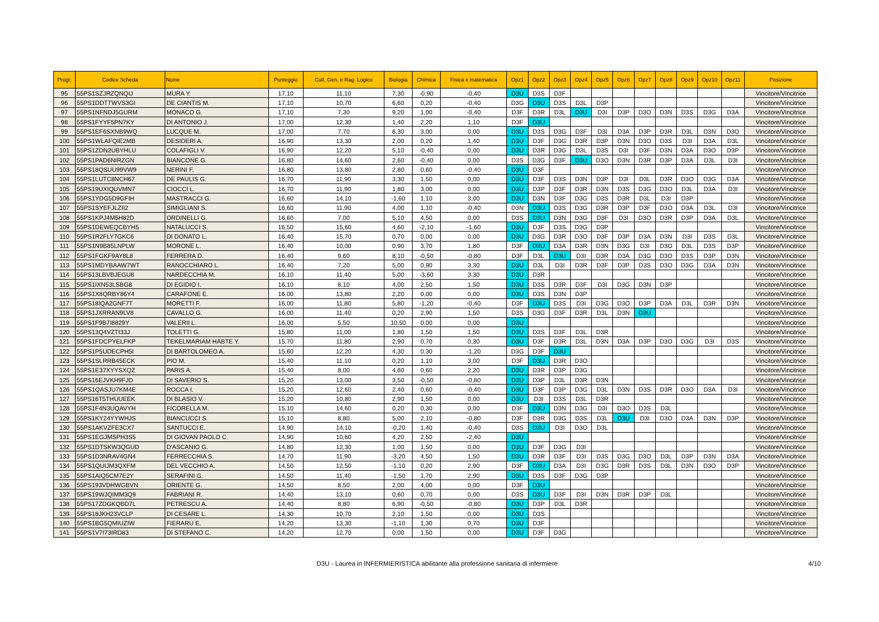| Progr. | Codice Scheda | Nome | Punteggio | Cult. Gen. e Rag. Logico | Biologia | Chimica | Fisica e matematica | Opz1 | Opz2 | Opz3 | Opz4 | Opz5 | Opz6 | Opz7 | Opz8 | Opz9 | Opz10 | Opz11 | Posizione |
| --- | --- | --- | --- | --- | --- | --- | --- | --- | --- | --- | --- | --- | --- | --- | --- | --- | --- | --- | --- |
| 95 | 55PS1SZJRZQNQIJ | MURA Y. | 17,10 | 11,10 | 7,30 | -0,90 | -0,40 | D3U | D3S | D3F | | | | | | | | | Vincitore/Vincitrice |
| 96 | 55PS1DDTTWVS3GI | DE CIANTIS M. | 17,10 | 10,70 | 6,60 | 0,20 | -0,40 | D3G | D3U | D3S | D3L | D3P | | | | | | | Vincitore/Vincitrice |
| 97 | 55PS1NFNDJ5GURM | MONACO G. | 17,10 | 7,30 | 9,20 | 1,00 | -0,40 | D3F | D3R | D3L | D3U | D3I | D3P | D3O | D3N | D3S | D3G | D3A | Vincitore/Vincitrice |
| 98 | 55PS1FYYF5PN7KY | DI ANTONIO J. | 17,00 | 12,30 | 1,40 | 2,20 | 1,10 | D3F | D3U | | | | | | | | | | Vincitore/Vincitrice |
| 99 | 55PS1EF6SXNB9WQ | LUCQUE M. | 17,00 | 7,70 | 6,30 | 3,00 | 0,00 | D3U | D3S | D3G | D3F | D3I | D3A | D3P | D3R | D3L | D3N | D3O | Vincitore/Vincitrice |
| 100 | 55PS1WLAFQIE2MB | DESIDERI A. | 16,90 | 13,30 | 2,00 | 0,20 | 1,40 | D3U | D3F | D3G | D3R | D3P | D3N | D3O | D3S | D3I | D3A | D3L | Vincitore/Vincitrice |
| 101 | 55PS1ZDN2UBYHLU | COLAFIGLI V. | 16,90 | 12,20 | 5,10 | -0,40 | 0,00 | D3U | D3R | D3G | D3L | D3S | D3I | D3F | D3N | D3A | D3O | D3P | Vincitore/Vincitrice |
| 102 | 55PS1PAD6NIRZGN | BIANCONE G. | 16,80 | 14,60 | 2,60 | -0,40 | 0,00 | D3S | D3G | D3F | D3U | D3O | D3N | D3R | D3P | D3A | D3L | D3I | Vincitore/Vincitrice |
| 103 | 55PS18QSUU99VW9 | NERINI F. | 16,80 | 13,80 | 2,80 | 0,60 | -0,40 | D3U | D3F | | | | | | | | | | Vincitore/Vincitrice |
| 104 | 55PS1LUTC8NCH67 | DE PAULIS G. | 16,70 | 11,90 | 3,30 | 1,50 | 0,00 | D3U | D3F | D3S | D3N | D3P | D3I | D3L | D3R | D3O | D3G | D3A | Vincitore/Vincitrice |
| 105 | 55PS19UXIQUVMN7 | CIOCCI L. | 16,70 | 11,90 | 1,80 | 3,00 | 0,00 | D3U | D3P | D3F | D3R | D3N | D3S | D3G | D3O | D3L | D3A | D3I | Vincitore/Vincitrice |
| 106 | 55PS1YDG5D9GFIH | MASTRACCI G. | 16,60 | 14,10 | -1,60 | 1,10 | 3,00 | D3U | D3N | D3F | D3G | D3S | D3R | D3L | D3I | D3P | | | Vincitore/Vincitrice |
| 107 | 55PS1SYEFJLZII2 | SIMIGLIANI S. | 16,60 | 11,90 | 4,00 | 1,10 | -0,40 | D3N | D3U | D3S | D3G | D3R | D3P | D3F | D3O | D3A | D3L | D3I | Vincitore/Vincitrice |
| 108 | 55PS1KPJ4M5H82D | ORDINELLI G. | 16,60 | 7,00 | 5,10 | 4,50 | 0,00 | D3S | D3U | D3N | D3G | D3F | D3I | D3O | D3R | D3P | D3A | D3L | Vincitore/Vincitrice |
| 109 | 55PS1DEWEQCBYH5 | NATALUCCI S. | 16,50 | 15,60 | 4,60 | -2,10 | -1,60 | D3U | D3F | D3S | D3G | D3P | | | | | | | Vincitore/Vincitrice |
| 110 | 55PS1R2FLY7GKC6 | DI DONATO L. | 16,40 | 15,70 | 0,70 | 0,00 | 0,00 | D3U | D3G | D3R | D3O | D3F | D3P | D3A | D3N | D3I | D3S | D3L | Vincitore/Vincitrice |
| 111 | 55PS1N9B85LNPLW | MORONE L. | 16,40 | 10,00 | 0,90 | 3,70 | 1,80 | D3F | D3U | D3A | D3R | D3N | D3G | D3I | D3O | D3L | D3S | D3P | Vincitore/Vincitrice |
| 112 | 55PS1FGKF9AY8L8 | FERRERA D. | 16,40 | 9,60 | 8,10 | -0,50 | -0,80 | D3F | D3L | D3U | D3I | D3R | D3A | D3G | D3O | D3S | D3P | D3N | Vincitore/Vincitrice |
| 113 | 55PS1MDYBAAW7WT | RANOCCHIARO L. | 16,40 | 7,20 | 5,00 | 0,90 | 3,30 | D3U | D3L | D3I | D3R | D3F | D3P | D3S | D3O | D3G | D3A | D3N | Vincitore/Vincitrice |
| 114 | 55PS13LBVBJEGU8 | NARDECCHIA M. | 16,10 | 11,40 | 5,00 | -3,60 | 3,30 | D3U | D3R | | | | | | | | | | Vincitore/Vincitrice |
| 115 | 55PS1IXN53LSBG8 | DI EGIDIO I. | 16,10 | 8,10 | 4,00 | 2,50 | 1,50 | D3U | D3S | D3R | D3F | D3I | D3G | D3N | D3P | | | | Vincitore/Vincitrice |
| 116 | 55PS1X8QRBY86Y4 | CARAFONE E. | 16,00 | 13,80 | 2,20 | 0,00 | 0,00 | D3U | D3S | D3N | D3P | | | | | | | | Vincitore/Vincitrice |
| 117 | 55PS18IQA2GNF7T | MORETTI F. | 16,00 | 11,80 | 5,80 | -1,20 | -0,40 | D3F | D3U | D3S | D3I | D3G | D3O | D3P | D3A | D3L | D3R | D3N | Vincitore/Vincitrice |
| 118 | 55PS1JXRRAN9LV8 | CAVALLO G. | 16,00 | 11,40 | 0,20 | 2,90 | 1,50 | D3S | D3G | D3F | D3R | D3L | D3N | D3U | | | | | Vincitore/Vincitrice |
| 119 | 55PS1F9B7I8829Y | VALERII L. | 16,00 | 5,50 | 10,50 | 0,00 | 0,00 | D3U | | | | | | | | | | | Vincitore/Vincitrice |
| 120 | 55PS13Q4VZTI33J | TOLETTI G. | 15,80 | 11,00 | 1,80 | 1,50 | 1,50 | D3U | D3S | D3F | D3L | D3R | | | | | | | Vincitore/Vincitrice |
| 121 | 55PS1FDCPYELFKP | TEKELMARIAM HABTE Y. | 15,70 | 11,80 | 2,90 | 0,70 | 0,30 | D3U | D3F | D3R | D3L | D3N | D3A | D3P | D3O | D3G | D3I | D3S | Vincitore/Vincitrice |
| 122 | 55PS1P5UDECPH5I | DI BARTOLOMEO A. | 15,60 | 12,20 | 4,30 | 0,30 | -1,20 | D3G | D3F | D3U | | | | | | | | | Vincitore/Vincitrice |
| 123 | 55PS1SLRRB45ECK | PIO M. | 15,40 | 11,10 | 0,20 | 1,10 | 3,00 | D3F | D3U | D3R | D3O | | | | | | | | Vincitore/Vincitrice |
| 124 | 55PS1E37XYYSXQZ | PARIS A. | 15,40 | 8,00 | 4,60 | 0,60 | 2,20 | D3U | D3R | D3P | D3G | | | | | | | | Vincitore/Vincitrice |
| 125 | 55PS16EJVKH9FJD | DI SAVERIO S. | 15,20 | 13,00 | 3,50 | -0,50 | -0,80 | D3U | D3P | D3L | D3R | D3N | | | | | | | Vincitore/Vincitrice |
| 126 | 55PS1QASJU7KM4E | ROCCA I. | 15,20 | 12,60 | 2,40 | 0,60 | -0,40 | D3U | D3F | D3P | D3G | D3L | D3N | D3S | D3R | D3O | D3A | D3I | Vincitore/Vincitrice |
| 127 | 55PS16T5THUUEEK | DI BLASIO V. | 15,20 | 10,80 | 2,90 | 1,50 | 0,00 | D3U | D3I | D3S | D3L | D3R | | | | | | | Vincitore/Vincitrice |
| 128 | 55PS1F4N3UQAVYH | FICORELLA M. | 15,10 | 14,60 | 0,20 | 0,30 | 0,00 | D3F | D3U | D3N | D3G | D3I | D3O | D3S | D3L | | | | Vincitore/Vincitrice |
| 129 | 55PS1KY24YYWHJS | BIANCUCCI S. | 15,10 | 8,80 | 5,00 | 2,10 | -0,80 | D3F | D3R | D3G | D3S | D3L | D3U | D3I | D3O | D3A | D3N | D3P | Vincitore/Vincitrice |
| 130 | 55PS1AKVZFE3CX7 | SANTUCCI E. | 14,90 | 14,10 | -0,20 | 1,40 | -0,40 | D3S | D3U | D3I | D3O | D3L | | | | | | | Vincitore/Vincitrice |
| 131 | 55PS1EGJMSPH3S5 | DI GIOVAN PAOLO C. | 14,90 | 10,60 | 4,20 | 2,50 | -2,40 | D3U | | | | | | | | | | | Vincitore/Vincitrice |
| 132 | 55PS1DTSKW3QGUD | D'ASCANIO G. | 14,80 | 12,30 | 1,00 | 1,50 | 0,00 | D3U | D3F | D3G | D3I | | | | | | | | Vincitore/Vincitrice |
| 133 | 55PS1D3NRAV4GN4 | FERRECCHIA S. | 14,70 | 11,90 | -3,20 | 4,50 | 1,50 | D3U | D3R | D3F | D3I | D3S | D3G | D3O | D3L | D3P | D3N | D3A | Vincitore/Vincitrice |
| 134 | 55PS1QUIJM3QXFM | DEL VECCHIO A. | 14,50 | 12,50 | -1,10 | 0,20 | 2,90 | D3F | D3U | D3A | D3I | D3G | D3R | D3S | D3L | D3N | D3O | D3P | Vincitore/Vincitrice |
| 135 | 55PS1AIQ5CM7E2Y | SERAFINI G. | 14,50 | 11,40 | -1,50 | 1,70 | 2,90 | D3U | D3S | D3F | D3G | D3P | | | | | | | Vincitore/Vincitrice |
| 136 | 55PS193VDHWGBVN | ORIENTE G. | 14,50 | 8,50 | 2,00 | 4,00 | 0,00 | D3F | D3U | | | | | | | | | | Vincitore/Vincitrice |
| 137 | 55PS19WJQIMM3Q9 | FABRIANI R. | 14,40 | 13,10 | 0,60 | 0,70 | 0,00 | D3S | D3U | D3F | D3I | D3N | D3R | D3P | D3L | | | | Vincitore/Vincitrice |
| 138 | 55PS17ZDGKQBD7L | PETRESCU A. | 14,40 | 8,80 | 6,90 | -0,50 | -0,80 | D3U | D3P | D3L | D3R | | | | | | | | Vincitore/Vincitrice |
| 139 | 55PS18JKH23VCLP | DI CESARE L. | 14,30 | 10,70 | 2,10 | 1,50 | 0,00 | D3U | D3S | | | | | | | | | | Vincitore/Vincitrice |
| 140 | 55PS1BG5QMIUZIW | FIERARU E. | 14,20 | 13,30 | -1,10 | 1,30 | 0,70 | D3U | D3F | | | | | | | | | | Vincitore/Vincitrice |
| 141 | 55PS1V7I73IRD83 | DI STEFANO C. | 14,20 | 12,70 | 0,00 | 1,50 | 0,00 | D3U | D3F | D3G | | | | | | | | | Vincitore/Vincitrice |
D3U - Laurea in INFERMIERISTICA abilitante alla professione sanitaria di infermiere 4/10